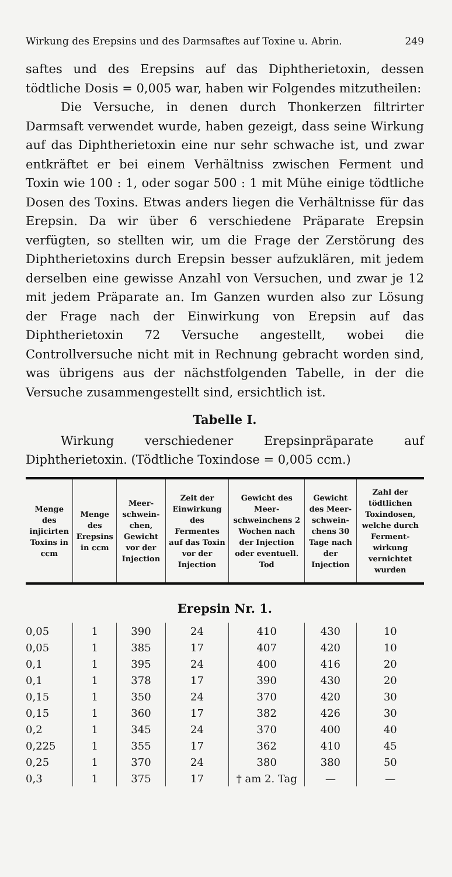Wirkung des Erepsins und des Darmsaftes auf Toxine u. Abrin. 249
saftes und des Erepsins auf das Diphtherietoxin, dessen tödtliche Dosis = 0,005 war, haben wir Folgendes mitzutheilen:
Die Versuche, in denen durch Thonkerzen filtrirter Darmsaft verwendet wurde, haben gezeigt, dass seine Wirkung auf das Diphtherietoxin eine nur sehr schwache ist, und zwar entkräftet er bei einem Verhältniss zwischen Ferment und Toxin wie 100 : 1, oder sogar 500 : 1 mit Mühe einige tödtliche Dosen des Toxins. Etwas anders liegen die Verhältnisse für das Erepsin. Da wir über 6 verschiedene Präparate Erepsin verfügten, so stellten wir, um die Frage der Zerstörung des Diphtherietoxins durch Erepsin besser aufzuklären, mit jedem derselben eine gewisse Anzahl von Versuchen, und zwar je 12 mit jedem Präparate an. Im Ganzen wurden also zur Lösung der Frage nach der Einwirkung von Erepsin auf das Diphtherietoxin 72 Versuche angestellt, wobei die Controllversuche nicht mit in Rechnung gebracht worden sind, was übrigens aus der nächstfolgenden Tabelle, in der die Versuche zusammengestellt sind, ersichtlich ist.
Tabelle I.
Wirkung verschiedener Erepsinpräparate auf Diphtherietoxin. (Tödtliche Toxindose = 0,005 ccm.)
| Menge des injicirten Toxins in ccm | Menge des Erepsins in ccm | Meer-schwein-chen, Gewicht vor der Injection | Zeit der Einwirkung des Fermentes auf das Toxin vor der Injection | Gewicht des Meer-schweinchens 2 Wochen nach der Injection oder eventuell. Tod | Gewicht des Meer-schwein-chens 30 Tage nach der Injection | Zahl der tödtlichen Toxindosen, welche durch Ferment-wirkung vernichtet wurden |
| --- | --- | --- | --- | --- | --- | --- |
| Erepsin Nr. 1. | | | | | | |
| 0,05 | 1 | 390 | 24 | 410 | 430 | 10 |
| 0,05 | 1 | 385 | 17 | 407 | 420 | 10 |
| 0,1 | 1 | 395 | 24 | 400 | 416 | 20 |
| 0,1 | 1 | 378 | 17 | 390 | 430 | 20 |
| 0,15 | 1 | 350 | 24 | 370 | 420 | 30 |
| 0,15 | 1 | 360 | 17 | 382 | 426 | 30 |
| 0,2 | 1 | 345 | 24 | 370 | 400 | 40 |
| 0,225 | 1 | 355 | 17 | 362 | 410 | 45 |
| 0,25 | 1 | 370 | 24 | 380 | 380 | 50 |
| 0,3 | 1 | 375 | 17 | † am 2. Tag | — | — |